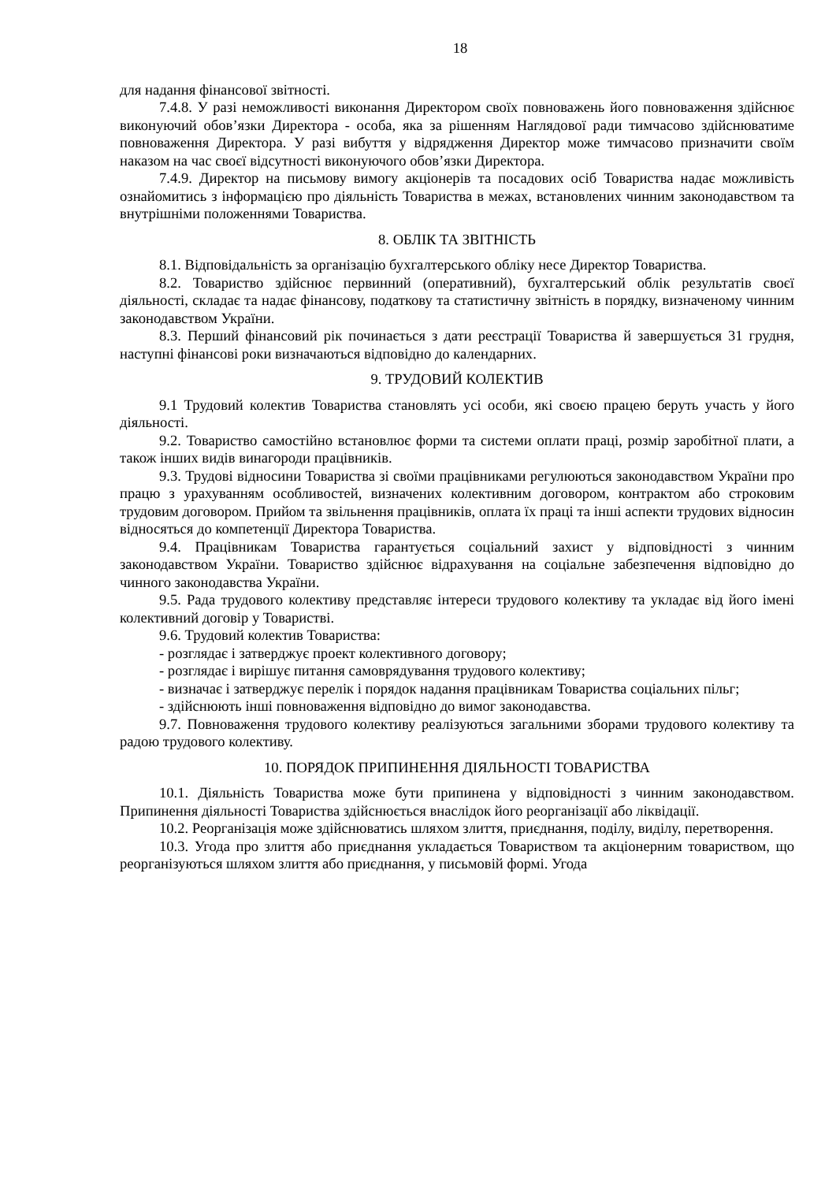18
для надання фінансової звітності.
7.4.8. У разі неможливості виконання Директором своїх повноважень його повноваження здійснює виконуючий обов’язки Директора - особа, яка за рішенням Наглядової ради тимчасово здійснюватиме повноваження Директора. У разі вибуття у відрядження Директор може тимчасово призначити своїм наказом на час своєї відсутності виконуючого обов’язки Директора.
7.4.9. Директор на письмову вимогу акціонерів та посадових осіб Товариства надає можливість ознайомитись з інформацією про діяльність Товариства в межах, встановлених чинним законодавством та внутрішніми положеннями Товариства.
8. ОБЛІК ТА ЗВІТНІСТЬ
8.1. Відповідальність за організацію бухгалтерського обліку несе Директор Товариства.
8.2. Товариство здійснює первинний (оперативний), бухгалтерський облік результатів своєї діяльності, складає та надає фінансову, податкову та статистичну звітність в порядку, визначеному чинним законодавством України.
8.3. Перший фінансовий рік починається з дати реєстрації Товариства й завершується 31 грудня, наступні фінансові роки визначаються відповідно до календарних.
9. ТРУДОВИЙ КОЛЕКТИВ
9.1 Трудовий колектив Товариства становлять усі особи, які своєю працею беруть участь у його діяльності.
9.2. Товариство самостійно встановлює форми та системи оплати праці, розмір заробітної плати, а також інших видів винагороди працівників.
9.3. Трудові відносини Товариства зі своїми працівниками регулюються законодавством України про працю з урахуванням особливостей, визначених колективним договором, контрактом або строковим трудовим договором. Прийом та звільнення працівників, оплата їх праці та інші аспекти трудових відносин відносяться до компетенції Директора Товариства.
9.4. Працівникам Товариства гарантується соціальний захист у відповідності з чинним законодавством України. Товариство здійснює відрахування на соціальне забезпечення відповідно до чинного законодавства України.
9.5. Рада трудового колективу представляє інтереси трудового колективу та укладає від його імені колективний договір у Товаристві.
9.6. Трудовий колектив Товариства:
- розглядає і затверджує проект колективного договору;
- розглядає і вирішує питання самоврядування трудового колективу;
- визначає і затверджує перелік і порядок надання працівникам Товариства соціальних пільг;
- здійснюють інші повноваження відповідно до вимог законодавства.
9.7. Повноваження трудового колективу реалізуються загальними зборами трудового колективу та радою трудового колективу.
10. ПОРЯДОК ПРИПИНЕННЯ ДІЯЛЬНОСТІ ТОВАРИСТВА
10.1. Діяльність Товариства може бути припинена у відповідності з чинним законодавством. Припинення діяльності Товариства здійснюється внаслідок його реорганізації або ліквідації.
10.2. Реорганізація може здійснюватись шляхом злиття, приєднання, поділу, виділу, перетворення.
10.3. Угода про злиття або приєднання укладається Товариством та акціонерним товариством, що реорганізуються шляхом злиття або приєднання, у письмовій формі. Угода